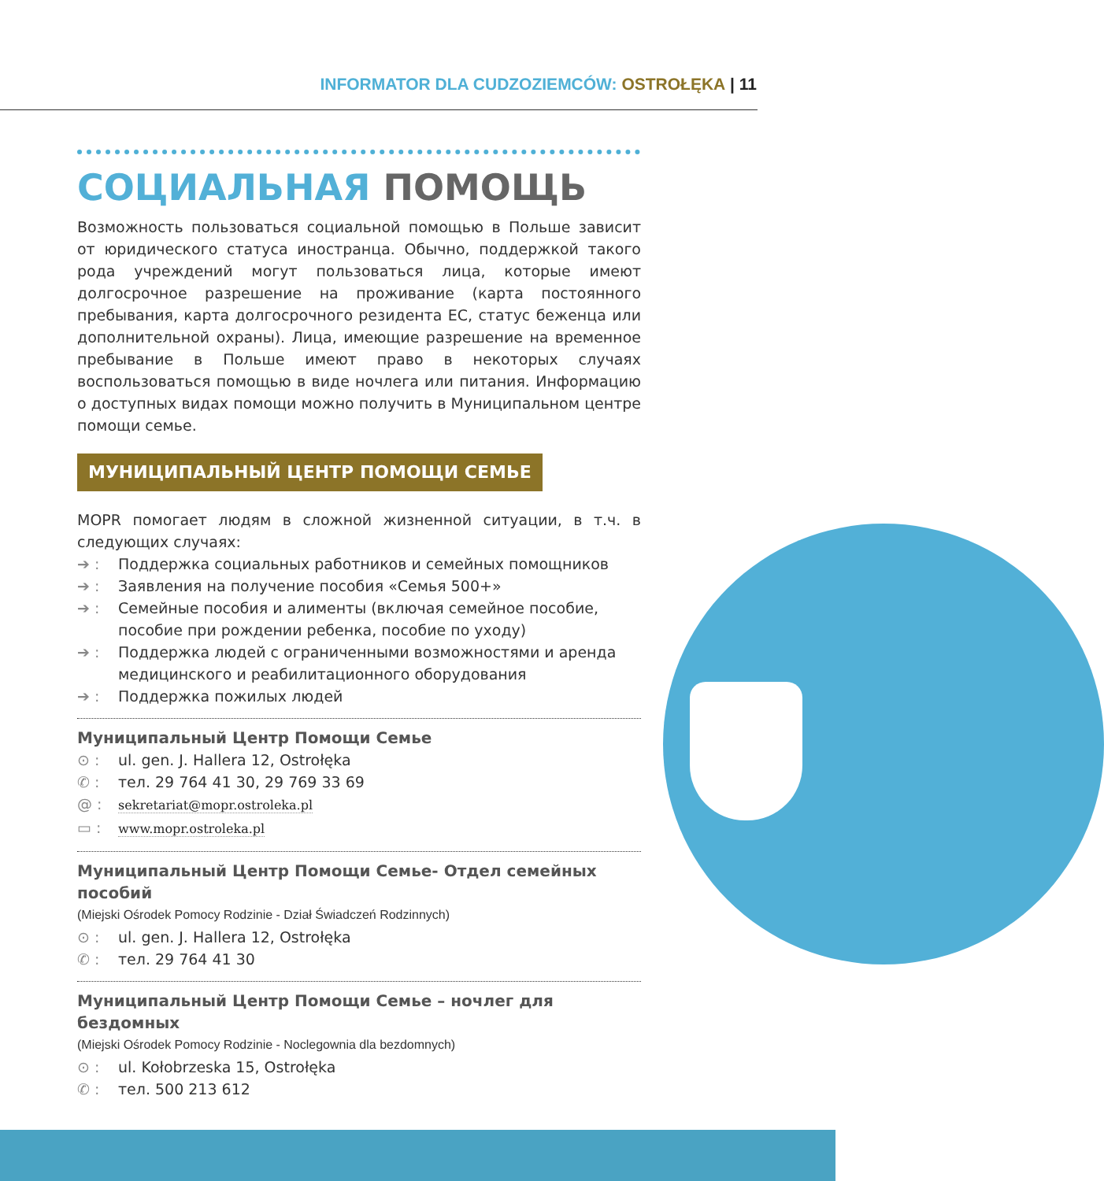INFORMATOR DLA CUDZOZIEMCÓW: OSTROŁĘKA | 11
СОЦИАЛЬНАЯ ПОМОЩЬ
Возможность пользоваться социальной помощью в Польше зависит от юридического статуса иностранца. Обычно, поддержкой такого рода учреждений могут пользоваться лица, которые имеют долгосрочное разрешение на проживание (карта постоянного пребывания, карта долгосрочного резидента ЕС, статус беженца или дополнительной охраны). Лица, имеющие разрешение на временное пребывание в Польше имеют право в некоторых случаях воспользоваться помощью в виде ночлега или питания. Информацию о доступных видах помощи можно получить в Муниципальном центре помощи семье.
МУНИЦИПАЛЬНЫЙ ЦЕНТР ПОМОЩИ СЕМЬЕ
MOPR помогает людям в сложной жизненной ситуации, в т.ч. в следующих случаях:
➔ : Поддержка социальных работников и семейных помощников
➔ : Заявления на получение пособия «Семья 500+»
➔ : Семейные пособия и алименты (включая семейное пособие, пособие при рождении ребенка, пособие по уходу)
➔ : Поддержка людей с ограниченными возможностями и аренда медицинского и реабилитационного оборудования
➔ : Поддержка пожилых людей
Муниципальный Центр Помощи Семье
⊙ : ul. gen. J. Hallera 12, Ostrołęka
✆ : тел. 29 764 41 30, 29 769 33 69
@ : sekretariat@mopr.ostroleka.pl
▭ : www.mopr.ostroleka.pl
Муниципальный Центр Помощи Семье- Отдел семейных пособий
(Miejski Ośrodek Pomocy Rodzinie - Dział Świadczeń Rodzinnych)
⊙ : ul. gen. J. Hallera 12, Ostrołęka
✆ : тел. 29 764 41 30
Муниципальный Центр Помощи Семье – ночлег для бездомных
(Miejski Ośrodek Pomocy Rodzinie - Noclegownia dla bezdomnych)
⊙ : ul. Kołobrzeska 15, Ostrołęka
✆ : тел. 500 213 612